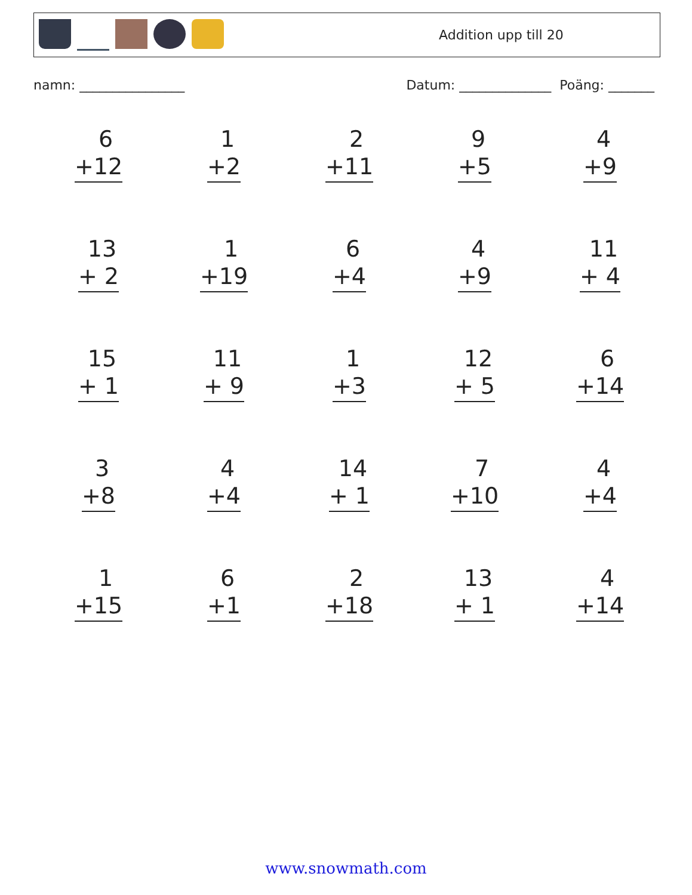Addition upp till 20
namn: ________________ Datum: ______________ Poäng: _______
6
+12
1
+2
2
+11
9
+5
4
+9
13
+ 2
1
+19
6
+4
4
+9
11
+ 4
15
+ 1
11
+ 9
1
+3
12
+ 5
6
+14
3
+8
4
+4
14
+ 1
7
+10
4
+4
1
+15
6
+1
2
+18
13
+ 1
4
+14
www.snowmath.com